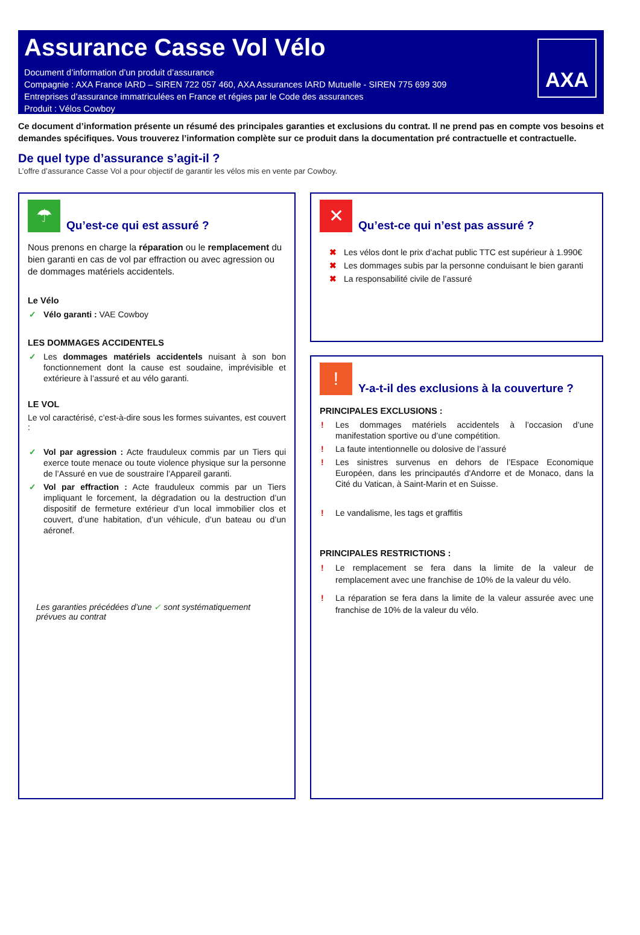Assurance Casse Vol Vélo
Document d’information d’un produit d’assurance
Compagnie : AXA France IARD – SIREN 722 057 460, AXA Assurances IARD Mutuelle - SIREN 775 699 309
Entreprises d’assurance immatriculées en France et régies par le Code des assurances
Produit : Vélos Cowboy
AXA
Ce document d’information présente un résumé des principales garanties et exclusions du contrat. Il ne prend pas en compte vos besoins et demandes spécifiques. Vous trouverez l’information complète sur ce produit dans la documentation pré contractuelle et contractuelle.
De quel type d’assurance s’agit-il ?
L’offre d’assurance Casse Vol a pour objectif de garantir les vélos mis en vente par Cowboy.
☂
Qu’est-ce qui est assuré ?
Nous prenons en charge la réparation ou le remplacement du bien garanti en cas de vol par effraction ou avec agression ou de dommages matériels accidentels.
Le Vélo
✓ Vélo garanti : VAE Cowboy
LES DOMMAGES ACCIDENTELS
✓ Les dommages matériels accidentels nuisant à son bon fonctionnement dont la cause est soudaine, imprévisible et extérieure à l’assuré et au vélo garanti.
LE VOL
Le vol caractérisé, c’est-à-dire sous les formes suivantes, est couvert :
✓ Vol par agression : Acte frauduleux commis par un Tiers qui exerce toute menace ou toute violence physique sur la personne de l’Assuré en vue de soustraire l’Appareil garanti.
✓ Vol par effraction : Acte frauduleux commis par un Tiers impliquant le forcement, la dégradation ou la destruction d’un dispositif de fermeture extérieur d’un local immobilier clos et couvert, d’une habitation, d’un véhicule, d’un bateau ou d’un aéronef.
Les garanties précédées d’une ✓ sont systématiquement prévues au contrat
✕
Qu’est-ce qui n’est pas assuré ?
✖ Les vélos dont le prix d’achat public TTC est supérieur à 1.990€
✖ Les dommages subis par la personne conduisant le bien garanti
✖ La responsabilité civile de l’assuré
!
Y-a-t-il des exclusions à la couverture ?
PRINCIPALES EXCLUSIONS :
! Les dommages matériels accidentels à l’occasion d’une manifestation sportive ou d’une compétition.
! La faute intentionnelle ou dolosive de l’assuré
! Les sinistres survenus en dehors de l’Espace Economique Européen, dans les principautés d'Andorre et de Monaco, dans la Cité du Vatican, à Saint-Marin et en Suisse.
! Le vandalisme, les tags et graffitis
PRINCIPALES RESTRICTIONS :
! Le remplacement se fera dans la limite de la valeur de remplacement avec une franchise de 10% de la valeur du vélo.
! La réparation se fera dans la limite de la valeur assurée avec une franchise de 10% de la valeur du vélo.